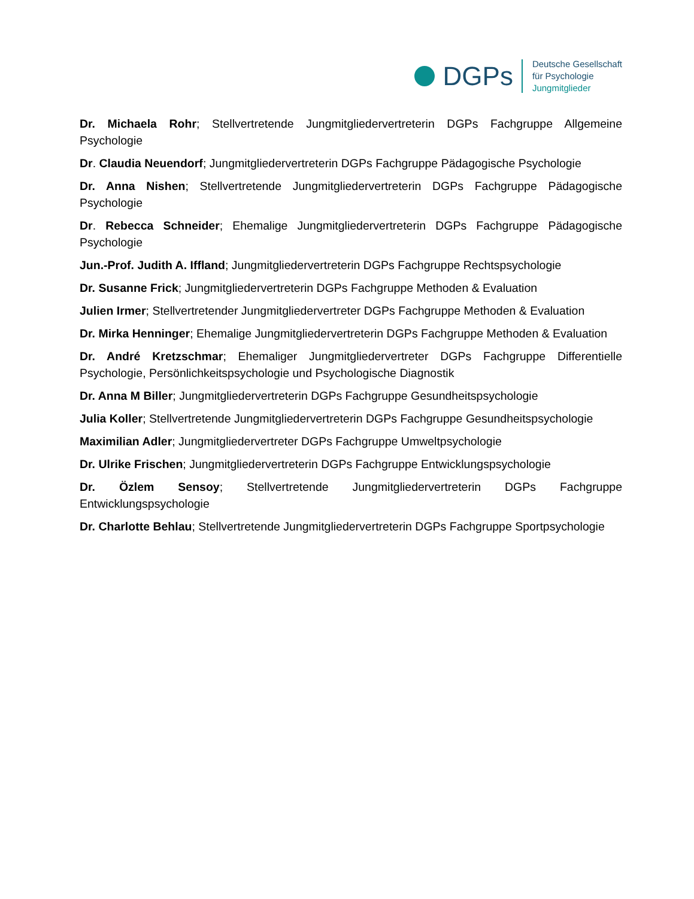DGPs
Deutsche Gesellschaft
für Psychologie
Jungmitglieder
Dr. Michaela Rohr; Stellvertretende Jungmitgliedervertreterin DGPs Fachgruppe Allgemeine Psychologie
Dr. Claudia Neuendorf; Jungmitgliedervertreterin DGPs Fachgruppe Pädagogische Psychologie
Dr. Anna Nishen; Stellvertretende Jungmitgliedervertreterin DGPs Fachgruppe Pädagogische Psychologie
Dr. Rebecca Schneider; Ehemalige Jungmitgliedervertreterin DGPs Fachgruppe Pädagogische Psychologie
Jun.-Prof. Judith A. Iffland; Jungmitgliedervertreterin DGPs Fachgruppe Rechtspsychologie
Dr. Susanne Frick; Jungmitgliedervertreterin DGPs Fachgruppe Methoden & Evaluation
Julien Irmer; Stellvertretender Jungmitgliedervertreter DGPs Fachgruppe Methoden & Evaluation
Dr. Mirka Henninger; Ehemalige Jungmitgliedervertreterin DGPs Fachgruppe Methoden & Evaluation
Dr. André Kretzschmar; Ehemaliger Jungmitgliedervertreter DGPs Fachgruppe Differentielle Psychologie, Persönlichkeitspsychologie und Psychologische Diagnostik
Dr. Anna M Biller; Jungmitgliedervertreterin DGPs Fachgruppe Gesundheitspsychologie
Julia Koller; Stellvertretende Jungmitgliedervertreterin DGPs Fachgruppe Gesundheitspsychologie
Maximilian Adler; Jungmitgliedervertreter DGPs Fachgruppe Umweltpsychologie
Dr. Ulrike Frischen; Jungmitgliedervertreterin DGPs Fachgruppe Entwicklungspsychologie
Dr. Özlem Sensoy; Stellvertretende Jungmitgliedervertreterin DGPs Fachgruppe Entwicklungspsychologie
Dr. Charlotte Behlau; Stellvertretende Jungmitgliedervertreterin DGPs Fachgruppe Sportpsychologie